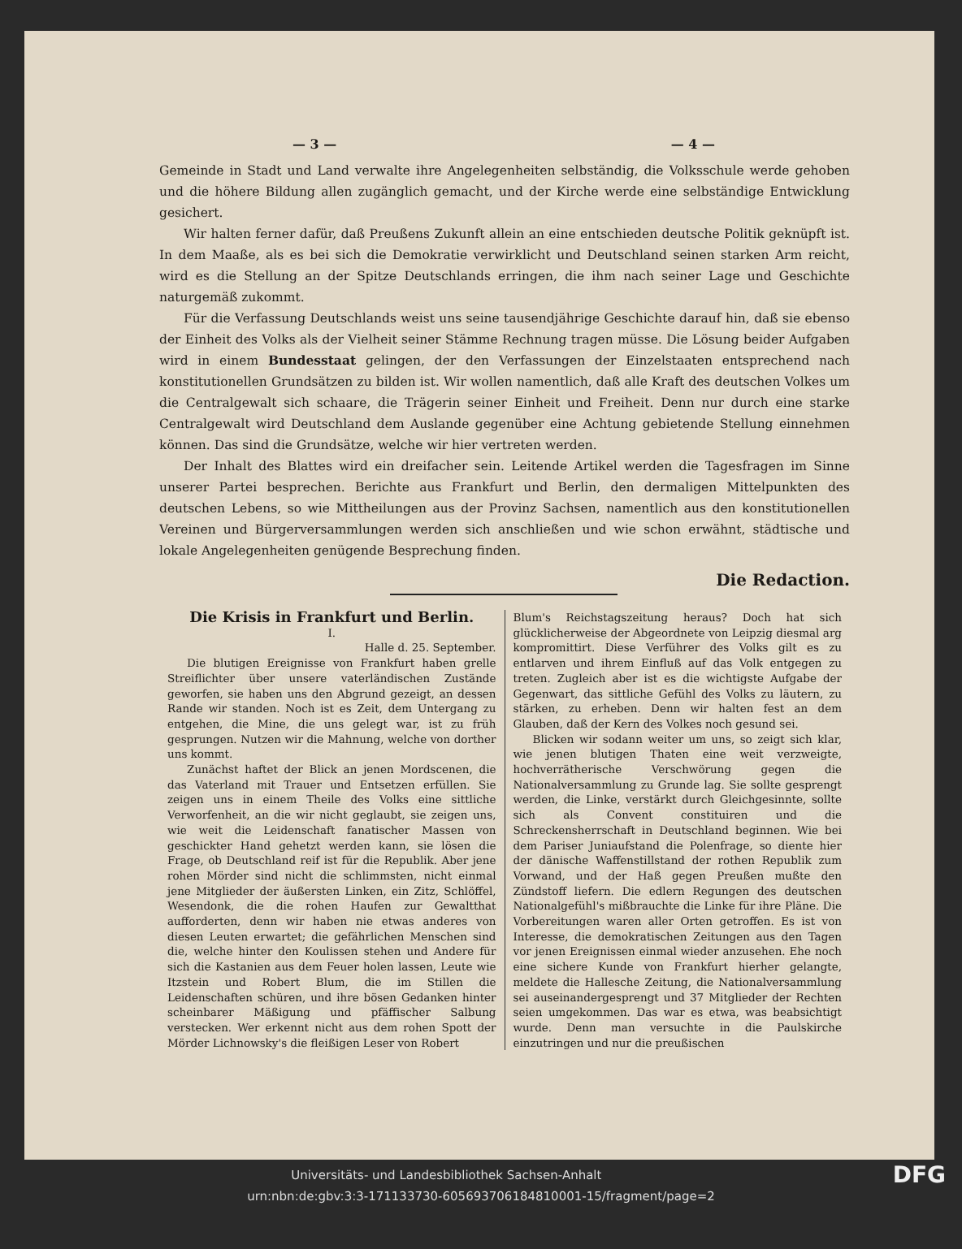— 3 — — 4 —
Gemeinde in Stadt und Land verwalte ihre Angelegenheiten selbständig, die Volksschule werde gehoben und die höhere Bildung allen zugänglich gemacht, und der Kirche werde eine selbständige Entwicklung gesichert.
Wir halten ferner dafür, daß Preußens Zukunft allein an eine entschieden deutsche Politik geknüpft ist. In dem Maaße, als es bei sich die Demokratie verwirklicht und Deutschland seinen starken Arm reicht, wird es die Stellung an der Spitze Deutschlands erringen, die ihm nach seiner Lage und Geschichte naturgemäß zukommt.
Für die Verfassung Deutschlands weist uns seine tausendjährige Geschichte darauf hin, daß sie ebenso der Einheit des Volks als der Vielheit seiner Stämme Rechnung tragen müsse. Die Lösung beider Aufgaben wird in einem Bundesstaat gelingen, der den Verfassungen der Einzelstaaten entsprechend nach konstitutionellen Grundsätzen zu bilden ist. Wir wollen namentlich, daß alle Kraft des deutschen Volkes um die Centralgewalt sich schaare, die Trägerin seiner Einheit und Freiheit. Denn nur durch eine starke Centralgewalt wird Deutschland dem Auslande gegenüber eine Achtung gebietende Stellung einnehmen können. Das sind die Grundsätze, welche wir hier vertreten werden.
Der Inhalt des Blattes wird ein dreifacher sein. Leitende Artikel werden die Tagesfragen im Sinne unserer Partei besprechen. Berichte aus Frankfurt und Berlin, den dermaligen Mittelpunkten des deutschen Lebens, so wie Mittheilungen aus der Provinz Sachsen, namentlich aus den konstitutionellen Vereinen und Bürgerversammlungen werden sich anschließen und wie schon erwähnt, städtische und lokale Angelegenheiten genügende Besprechung finden.
Die Redaction.
Die Krisis in Frankfurt und Berlin.
I.
Halle d. 25. September.
Die blutigen Ereignisse von Frankfurt haben grelle Streiflichter über unsere vaterländischen Zustände geworfen, sie haben uns den Abgrund gezeigt, an dessen Rande wir standen. Noch ist es Zeit, dem Untergang zu entgehen, die Mine, die uns gelegt war, ist zu früh gesprungen. Nutzen wir die Mahnung, welche von dorther uns kommt.
Zunächst haftet der Blick an jenen Mordscenen, die das Vaterland mit Trauer und Entsetzen erfüllen. Sie zeigen uns in einem Theile des Volks eine sittliche Verworfenheit, an die wir nicht geglaubt, sie zeigen uns, wie weit die Leidenschaft fanatischer Massen von geschickter Hand gehetzt werden kann, sie lösen die Frage, ob Deutschland reif ist für die Republik. Aber jene rohen Mörder sind nicht die schlimmsten, nicht einmal jene Mitglieder der äußersten Linken, ein Zitz, Schlöffel, Wesendonk, die die rohen Haufen zur Gewaltthat aufforderten, denn wir haben nie etwas anderes von diesen Leuten erwartet; die gefährlichen Menschen sind die, welche hinter den Koulissen stehen und Andere für sich die Kastanien aus dem Feuer holen lassen, Leute wie Itzstein und Robert Blum, die im Stillen die Leidenschaften schüren, und ihre bösen Gedanken hinter scheinbarer Mäßigung und pfäffischer Salbung verstecken. Wer erkennt nicht aus dem rohen Spott der Mörder Lichnowsky's die fleißigen Leser von Robert
Blum's Reichstagszeitung heraus? Doch hat sich glücklicherweise der Abgeordnete von Leipzig diesmal arg kompromittirt. Diese Verführer des Volks gilt es zu entlarven und ihrem Einfluß auf das Volk entgegen zu treten. Zugleich aber ist es die wichtigste Aufgabe der Gegenwart, das sittliche Gefühl des Volks zu läutern, zu stärken, zu erheben. Denn wir halten fest an dem Glauben, daß der Kern des Volkes noch gesund sei.
Blicken wir sodann weiter um uns, so zeigt sich klar, wie jenen blutigen Thaten eine weit verzweigte, hochverrätherische Verschwörung gegen die Nationalversammlung zu Grunde lag. Sie sollte gesprengt werden, die Linke, verstärkt durch Gleichgesinnte, sollte sich als Convent constituiren und die Schreckensherrschaft in Deutschland beginnen. Wie bei dem Pariser Juniaufstand die Polenfrage, so diente hier der dänische Waffenstillstand der rothen Republik zum Vorwand, und der Haß gegen Preußen mußte den Zündstoff liefern. Die edlern Regungen des deutschen Nationalgefühl's mißbrauchte die Linke für ihre Pläne. Die Vorbereitungen waren aller Orten getroffen. Es ist von Interesse, die demokratischen Zeitungen aus den Tagen vor jenen Ereignissen einmal wieder anzusehen. Ehe noch eine sichere Kunde von Frankfurt hierher gelangte, meldete die Hallesche Zeitung, die Nationalversammlung sei auseinandergesprengt und 37 Mitglieder der Rechten seien umgekommen. Das war es etwa, was beabsichtigt wurde. Denn man versuchte in die Paulskirche einzutringen und nur die preußischen
DFG Universitäts- und Landesbibliothek Sachsen-Anhalt
urn:nbn:de:gbv:3:3-171133730-605693706184810001-15/fragment/page=2